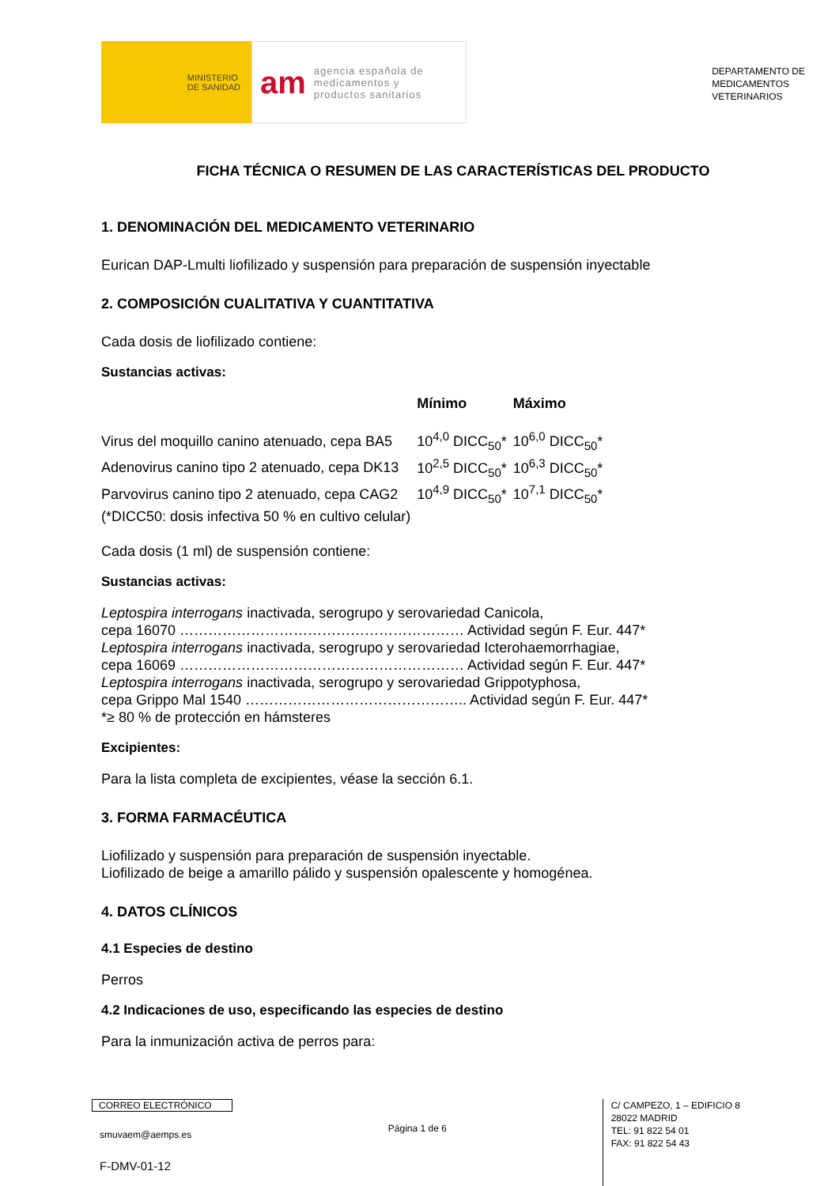MINISTERIO
DE SANIDAD
am agencia española de
medicamentos y
productos sanitarios
DEPARTAMENTO DE
MEDICAMENTOS
VETERINARIOS
FICHA TÉCNICA O RESUMEN DE LAS CARACTERÍSTICAS DEL PRODUCTO
1. DENOMINACIÓN DEL MEDICAMENTO VETERINARIO
Eurican DAP-Lmulti liofilizado y suspensión para preparación de suspensión inyectable
2. COMPOSICIÓN CUALITATIVA Y CUANTITATIVA
Cada dosis de liofilizado contiene:
Sustancias activas:
| | Mínimo | Máximo |
| --- | --- | --- |
| Virus del moquillo canino atenuado, cepa BA5 | 10<sup>4,0</sup> DICC<sub>50</sub>* | 10<sup>6,0</sup> DICC<sub>50</sub>* |
| Adenovirus canino tipo 2 atenuado, cepa DK13 | 10<sup>2,5</sup> DICC<sub>50</sub>* | 10<sup>6,3</sup> DICC<sub>50</sub>* |
| Parvovirus canino tipo 2 atenuado, cepa CAG2 | 10<sup>4,9</sup> DICC<sub>50</sub>* | 10<sup>7,1</sup> DICC<sub>50</sub>* |
| (*DICC50: dosis infectiva 50 % en cultivo celular) | | |
Cada dosis (1 ml) de suspensión contiene:
Sustancias activas:
Leptospira interrogans inactivada, serogrupo y serovariedad Canicola,
cepa 16070 …………………………………………………… Actividad según F. Eur. 447*
Leptospira interrogans inactivada, serogrupo y serovariedad Icterohaemorrhagiae,
cepa 16069 …………………………………………………… Actividad según F. Eur. 447*
Leptospira interrogans inactivada, serogrupo y serovariedad Grippotyphosa,
cepa Grippo Mal 1540 ……………………………………….. Actividad según F. Eur. 447*
*≥ 80 % de protección en hámsteres
Excipientes:
Para la lista completa de excipientes, véase la sección 6.1.
3. FORMA FARMACÉUTICA
Liofilizado y suspensión para preparación de suspensión inyectable.
Liofilizado de beige a amarillo pálido y suspensión opalescente y homogénea.
4. DATOS CLÍNICOS
4.1 Especies de destino
Perros
4.2 Indicaciones de uso, especificando las especies de destino
Para la inmunización activa de perros para:
CORREO ELECTRÓNICO
smuvaem@aemps.es
F-DMV-01-12
Página 1 de 6
C/ CAMPEZO, 1 – EDIFICIO 8
28022 MADRID
TEL: 91 822 54 01
FAX: 91 822 54 43